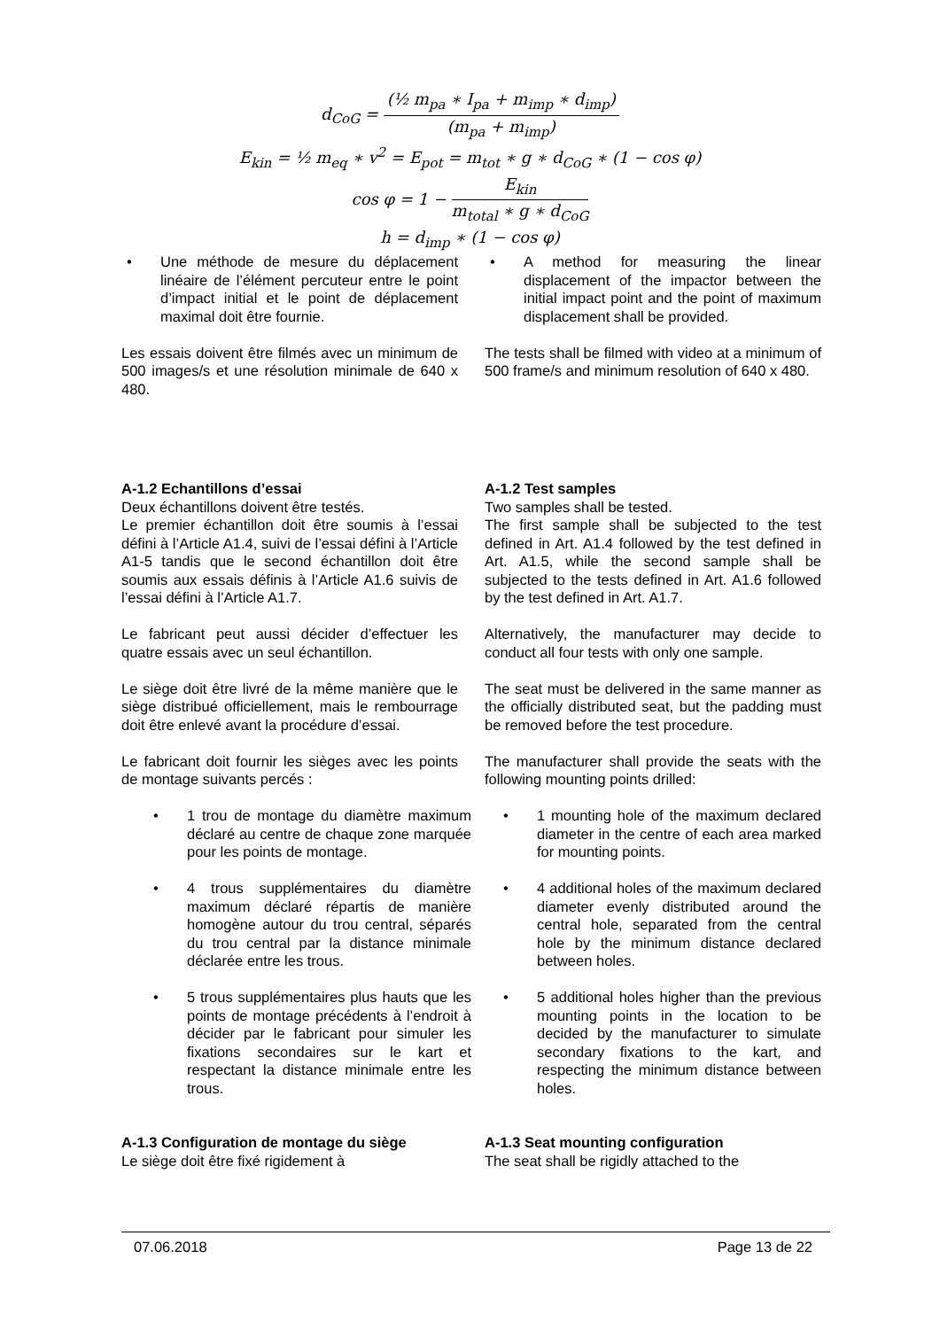d<sub>CoG</sub> =
(½ m<sub>pa</sub> ∗ I<sub>pa</sub> + m<sub>imp</sub> ∗ d<sub>imp</sub>)
(m<sub>pa</sub> + m<sub>imp</sub>)
E<sub>kin</sub> = ½ m<sub>eq</sub> ∗ v<sup>2</sup> = E<sub>pot</sub> = m<sub>tot</sub> ∗ g ∗ d<sub>CoG</sub> ∗ (1 − cos φ)
cos φ = 1 −
E<sub>kin</sub>
m<sub>total</sub> ∗ g ∗ d<sub>CoG</sub>
h = d<sub>imp</sub> ∗ (1 − cos φ)
• Une méthode de mesure du déplacement linéaire de l’élément percuteur entre le point d’impact initial et le point de déplacement maximal doit être fournie.
• A method for measuring the linear displacement of the impactor between the initial impact point and the point of maximum displacement shall be provided.
Les essais doivent être filmés avec un minimum de 500 images/s et une résolution minimale de 640 x 480.
The tests shall be filmed with video at a minimum of 500 frame/s and minimum resolution of 640 x 480.
A-1.2 Echantillons d’essai
Deux échantillons doivent être testés.
Le premier échantillon doit être soumis à l’essai défini à l’Article A1.4, suivi de l’essai défini à l’Article A1-5 tandis que le second échantillon doit être soumis aux essais définis à l’Article A1.6 suivis de l’essai défini à l’Article A1.7.
A-1.2 Test samples
Two samples shall be tested.
The first sample shall be subjected to the test defined in Art. A1.4 followed by the test defined in Art. A1.5, while the second sample shall be subjected to the tests defined in Art. A1.6 followed by the test defined in Art. A1.7.
Le fabricant peut aussi décider d’effectuer les quatre essais avec un seul échantillon.
Alternatively, the manufacturer may decide to conduct all four tests with only one sample.
Le siège doit être livré de la même manière que le siège distribué officiellement, mais le rembourrage doit être enlevé avant la procédure d’essai.
The seat must be delivered in the same manner as the officially distributed seat, but the padding must be removed before the test procedure.
Le fabricant doit fournir les sièges avec les points de montage suivants percés :
The manufacturer shall provide the seats with the following mounting points drilled:
• 1 trou de montage du diamètre maximum déclaré au centre de chaque zone marquée pour les points de montage.
• 1 mounting hole of the maximum declared diameter in the centre of each area marked for mounting points.
• 4 trous supplémentaires du diamètre maximum déclaré répartis de manière homogène autour du trou central, séparés du trou central par la distance minimale déclarée entre les trous.
• 4 additional holes of the maximum declared diameter evenly distributed around the central hole, separated from the central hole by the minimum distance declared between holes.
• 5 trous supplémentaires plus hauts que les points de montage précédents à l’endroit à décider par le fabricant pour simuler les fixations secondaires sur le kart et respectant la distance minimale entre les trous.
• 5 additional holes higher than the previous mounting points in the location to be decided by the manufacturer to simulate secondary fixations to the kart, and respecting the minimum distance between holes.
A-1.3 Configuration de montage du siège
Le siège doit être fixé rigidement à
A-1.3 Seat mounting configuration
The seat shall be rigidly attached to the
07.06.2018 Page 13 de 22